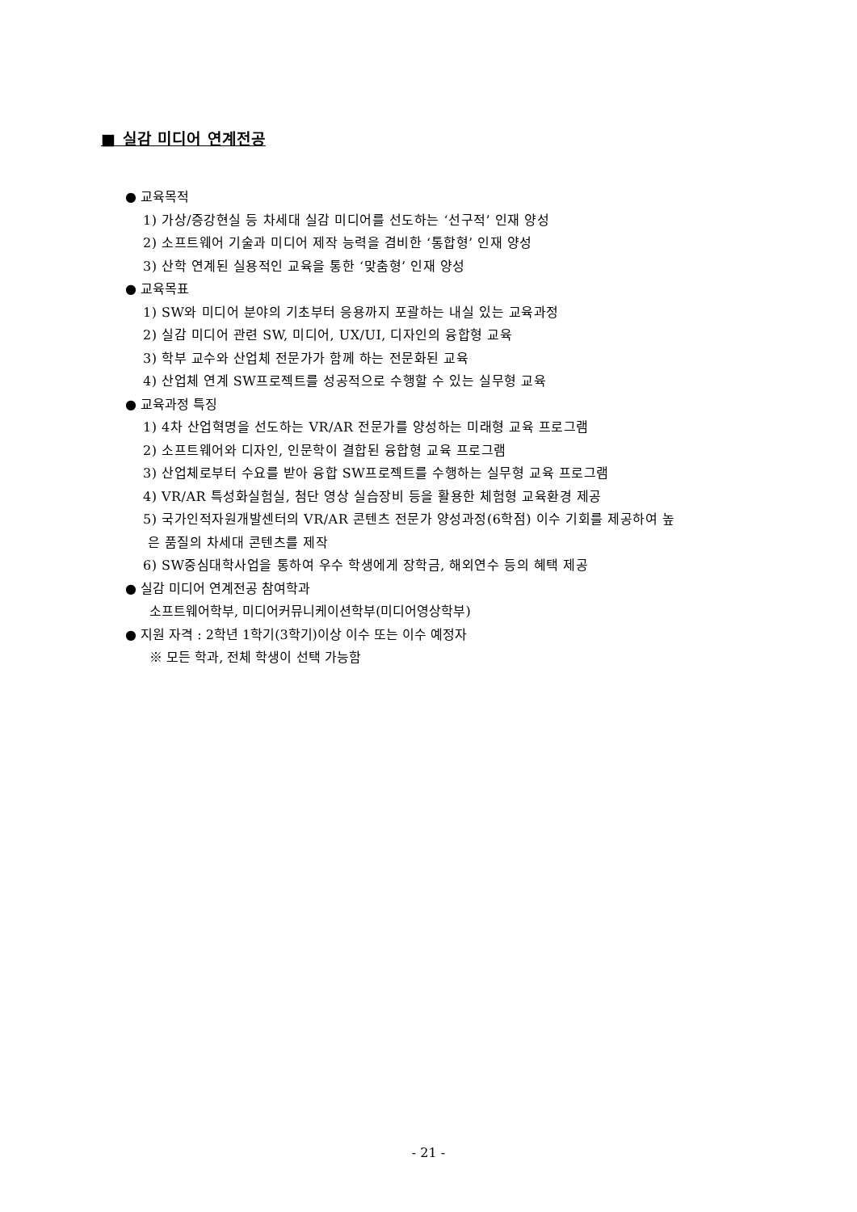■ 실감 미디어 연계전공
● 교육목적
1) 가상/증강현실 등 차세대 실감 미디어를 선도하는 ‘선구적’ 인재 양성
2) 소프트웨어 기술과 미디어 제작 능력을 겸비한 ‘통합형’ 인재 양성
3) 산학 연계된 실용적인 교육을 통한 ‘맞춤형’ 인재 양성
● 교육목표
1) SW와 미디어 분야의 기초부터 응용까지 포괄하는 내실 있는 교육과정
2) 실감 미디어 관련 SW, 미디어, UX/UI, 디자인의 융합형 교육
3) 학부 교수와 산업체 전문가가 함께 하는 전문화된 교육
4) 산업체 연계 SW프로젝트를 성공적으로 수행할 수 있는 실무형 교육
● 교육과정 특징
1) 4차 산업혁명을 선도하는 VR/AR 전문가를 양성하는 미래형 교육 프로그램
2) 소프트웨어와 디자인, 인문학이 결합된 융합형 교육 프로그램
3) 산업체로부터 수요를 받아 융합 SW프로젝트를 수행하는 실무형 교육 프로그램
4) VR/AR 특성화실험실, 첨단 영상 실습장비 등을 활용한 체험형 교육환경 제공
5) 국가인적자원개발센터의 VR/AR 콘텐츠 전문가 양성과정(6학점) 이수 기회를 제공하여 높
은 품질의 차세대 콘텐츠를 제작
6) SW중심대학사업을 통하여 우수 학생에게 장학금, 해외연수 등의 혜택 제공
● 실감 미디어 연계전공 참여학과
소프트웨어학부, 미디어커뮤니케이션학부(미디어영상학부)
● 지원 자격 : 2학년 1학기(3학기)이상 이수 또는 이수 예정자
※ 모든 학과, 전체 학생이 선택 가능함
- 21 -